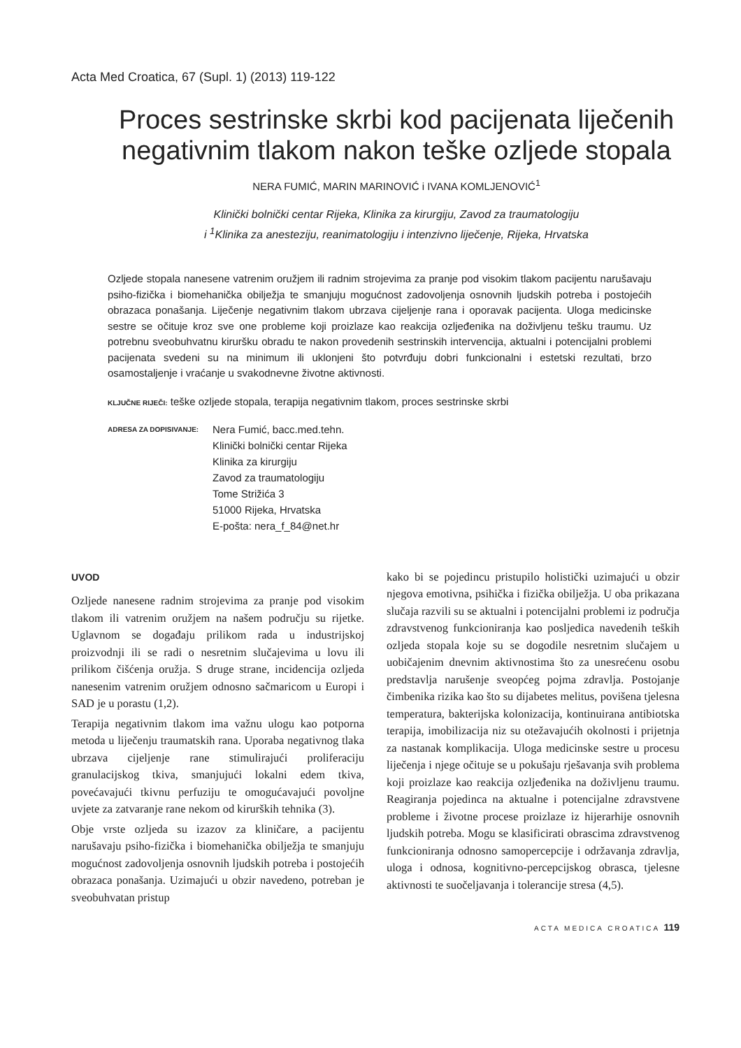Acta Med Croatica, 67 (Supl. 1) (2013) 119-122
Proces sestrinske skrbi kod pacijenata liječenih negativnim tlakom nakon teške ozljede stopala
NERA FUMIĆ, MARIN MARINOVIĆ i IVANA KOMLJENOVIĆ<sup>1</sup>
Klinički bolnički centar Rijeka, Klinika za kirurgiju, Zavod za traumatologiju
i <sup>1</sup>Klinika za anesteziju, reanimatologiju i intenzivno liječenje, Rijeka, Hrvatska
Ozljede stopala nanesene vatrenim oružjem ili radnim strojevima za pranje pod visokim tlakom pacijentu narušavaju psiho-fizička i biomehanička obilježja te smanjuju mogućnost zadovoljenja osnovnih ljudskih potreba i postojećih obrazaca ponašanja. Liječenje negativnim tlakom ubrzava cijeljenje rana i oporavak pacijenta. Uloga medicinske sestre se očituje kroz sve one probleme koji proizlaze kao reakcija ozljeđenika na doživljenu tešku traumu. Uz potrebnu sveobuhvatnu kiruršku obradu te nakon provedenih sestrinskih intervencija, aktualni i potencijalni problemi pacijenata svedeni su na minimum ili uklonjeni što potvrđuju dobri funkcionalni i estetski rezultati, brzo osamostaljenje i vraćanje u svakodnevne životne aktivnosti.
KLJUČNE RIJEČI: teške ozljede stopala, terapija negativnim tlakom, proces sestrinske skrbi
ADRESA ZA DOPISIVANJE:
Nera Fumić, bacc.med.tehn.
Klinički bolnički centar Rijeka
Klinika za kirurgiju
Zavod za traumatologiju
Tome Strižića 3
51000 Rijeka, Hrvatska
E-pošta: nera_f_84@net.hr
UVOD
Ozljede nanesene radnim strojevima za pranje pod visokim tlakom ili vatrenim oružjem na našem području su rijetke. Uglavnom se događaju prilikom rada u industrijskoj proizvodnji ili se radi o nesretnim slučajevima u lovu ili prilikom čišćenja oružja. S druge strane, incidencija ozljeda nanesenim vatrenim oružjem odnosno sačmaricom u Europi i SAD je u porastu (1,2).
Terapija negativnim tlakom ima važnu ulogu kao potporna metoda u liječenju traumatskih rana. Uporaba negativnog tlaka ubrzava cijeljenje rane stimulirajući proliferaciju granulacijskog tkiva, smanjujući lokalni edem tkiva, povećavajući tkivnu perfuziju te omogućavajući povoljne uvjete za zatvaranje rane nekom od kirurških tehnika (3).
Obje vrste ozljeda su izazov za kliničare, a pacijentu narušavaju psiho-fizička i biomehanička obilježja te smanjuju mogućnost zadovoljenja osnovnih ljudskih potreba i postojećih obrazaca ponašanja. Uzimajući u obzir navedeno, potreban je sveobuhvatan pristup
kako bi se pojedincu pristupilo holistički uzimajući u obzir njegova emotivna, psihička i fizička obilježja. U oba prikazana slučaja razvili su se aktualni i potencijalni problemi iz područja zdravstvenog funkcioniranja kao posljedica navedenih teških ozljeda stopala koje su se dogodile nesretnim slučajem u uobičajenim dnevnim aktivnostima što za unesrećenu osobu predstavlja narušenje sveopćeg pojma zdravlja. Postojanje čimbenika rizika kao što su dijabetes melitus, povišena tjelesna temperatura, bakterijska kolonizacija, kontinuirana antibiotska terapija, imobilizacija niz su otežavajućih okolnosti i prijetnja za nastanak komplikacija. Uloga medicinske sestre u procesu liječenja i njege očituje se u pokušaju rješavanja svih problema koji proizlaze kao reakcija ozljeđenika na doživljenu traumu. Reagiranja pojedinca na aktualne i potencijalne zdravstvene probleme i životne procese proizlaze iz hijerarhije osnovnih ljudskih potreba. Mogu se klasificirati obrascima zdravstvenog funkcioniranja odnosno samopercepcije i održavanja zdravlja, uloga i odnosa, kognitivno-percepcijskog obrasca, tjelesne aktivnosti te suočeljavanja i tolerancije stresa (4,5).
ACTA MEDICA CROATICA 119